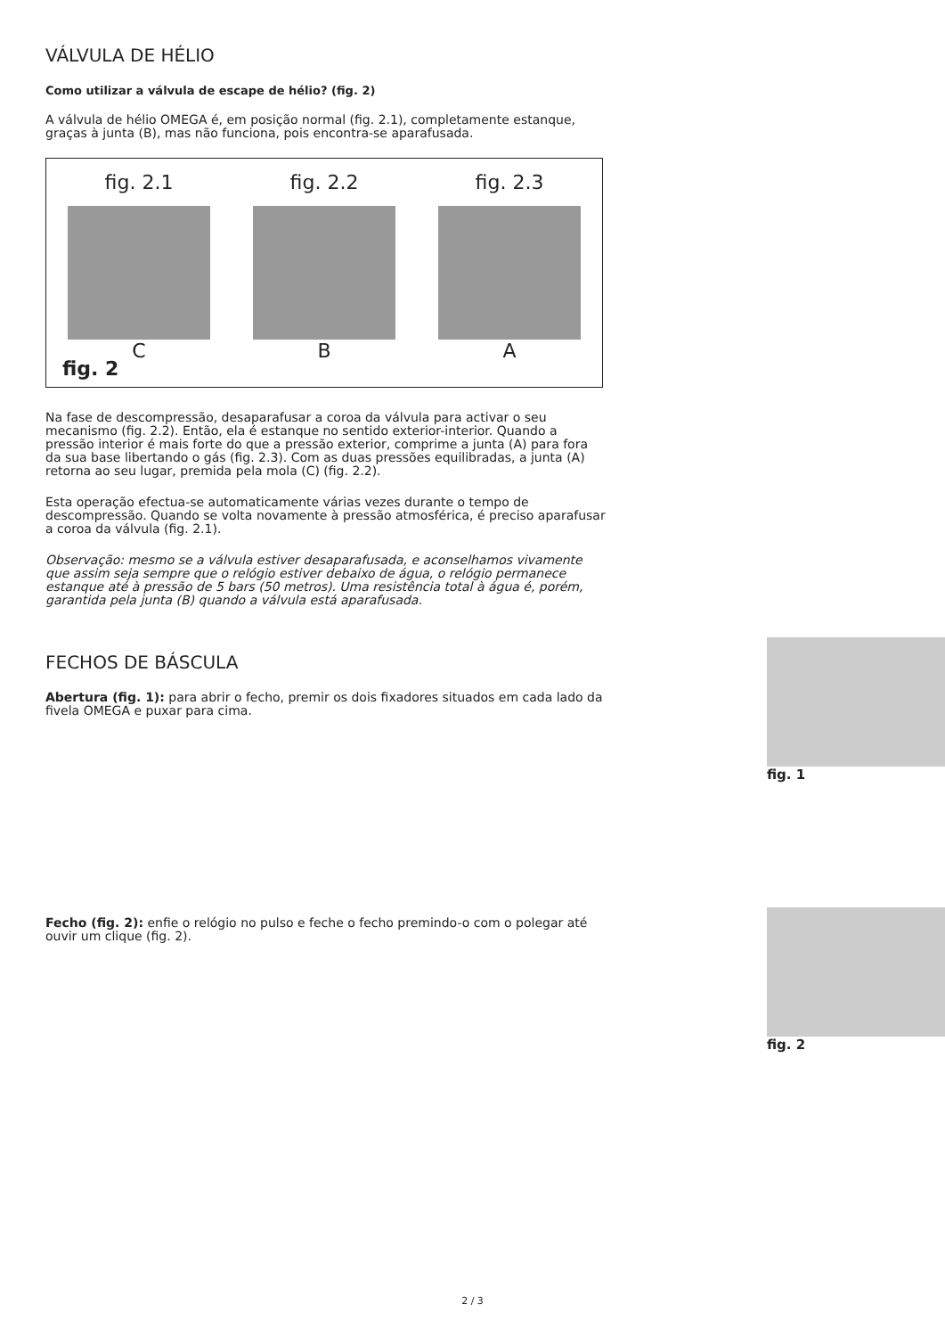VÁLVULA DE HÉLIO
Como utilizar a válvula de escape de hélio? (fig. 2)
A válvula de hélio OMEGA é, em posição normal (fig. 2.1), completamente estanque, graças à junta (B), mas não funciona, pois encontra-se aparafusada.
fig. 2.1
C
fig. 2.2
B
fig. 2.3
A
fig. 2
Na fase de descompressão, desaparafusar a coroa da válvula para activar o seu mecanismo (fig. 2.2). Então, ela é estanque no sentido exterior-interior. Quando a pressão interior é mais forte do que a pressão exterior, comprime a junta (A) para fora da sua base libertando o gás (fig. 2.3). Com as duas pressões equilibradas, a junta (A) retorna ao seu lugar, premida pela mola (C) (fig. 2.2).
Esta operação efectua-se automaticamente várias vezes durante o tempo de descompressão. Quando se volta novamente à pressão atmosférica, é preciso aparafusar a coroa da válvula (fig. 2.1).
Observação: mesmo se a válvula estiver desaparafusada, e aconselhamos vivamente que assim seja sempre que o relógio estiver debaixo de água, o relógio permanece estanque até à pressão de 5 bars (50 metros). Uma resistência total à água é, porém, garantida pela junta (B) quando a válvula está aparafusada.
FECHOS DE BÁSCULA
Abertura (fig. 1): para abrir o fecho, premir os dois fixadores situados em cada lado da fivela OMEGA e puxar para cima.
fig. 1
Fecho (fig. 2): enfie o relógio no pulso e feche o fecho premindo-o com o polegar até ouvir um clique (fig. 2).
fig. 2
2 / 3